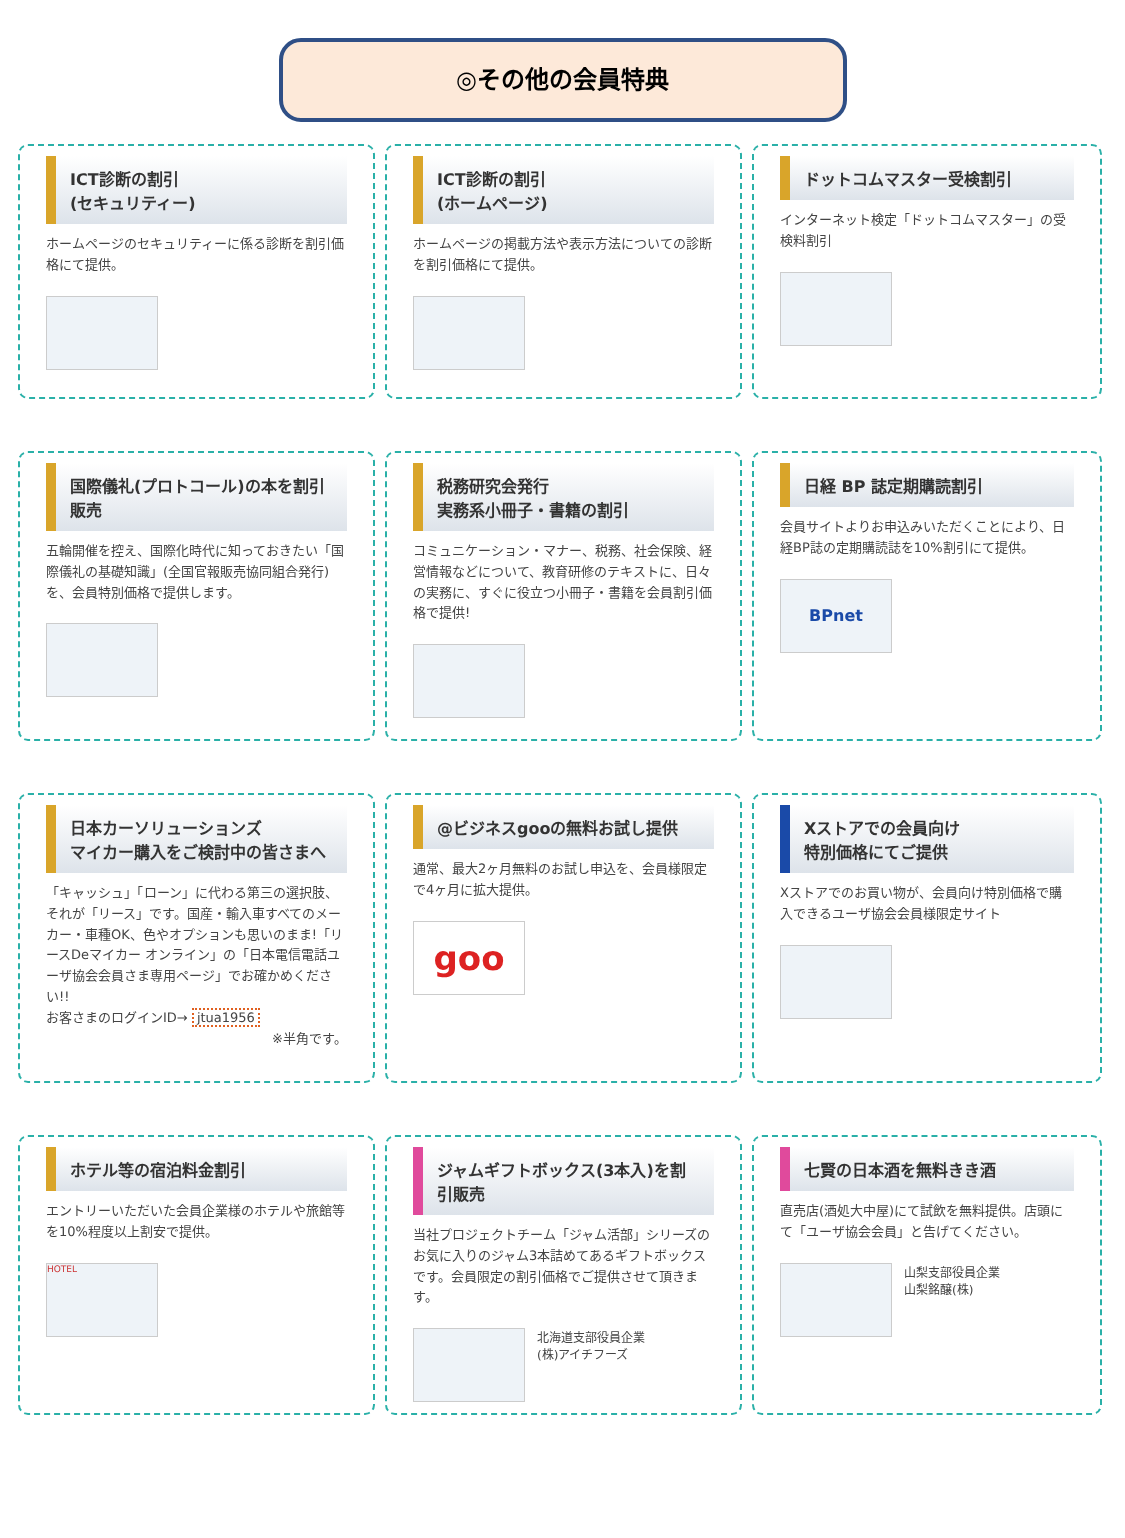◎その他の会員特典
ICT診断の割引
(セキュリティー)
ホームページのセキュリティーに係る診断を割引価格にて提供。
ICT診断の割引
(ホームページ)
ホームページの掲載方法や表示方法についての診断を割引価格にて提供。
ドットコムマスター受検割引
インターネット検定「ドットコムマスター」の受検料割引
国際儀礼(プロトコール)の本を割引販売
五輪開催を控え、国際化時代に知っておきたい「国際儀礼の基礎知識」(全国官報販売協同組合発行)を、会員特別価格で提供します。
税務研究会発行
実務系小冊子・書籍の割引
コミュニケーション・マナー、税務、社会保険、経営情報などについて、教育研修のテキストに、日々の実務に、すぐに役立つ小冊子・書籍を会員割引価格で提供!
日経 BP 誌定期購読割引
会員サイトよりお申込みいただくことにより、日経BP誌の定期購読誌を10%割引にて提供。
BPnet
日本カーソリューションズ
マイカー購入をご検討中の皆さまへ
「キャッシュ」「ローン」に代わる第三の選択肢、それが「リース」です。国産・輸入車すべてのメーカー・車種OK、色やオプションも思いのまま!「リースDeマイカー オンライン」の「日本電信電話ユーザ協会会員さま専用ページ」でお確かめください!!
お客さまのログインID→ jtua1956
※半角です。
@ビジネスgooの無料お試し提供
通常、最大2ヶ月無料のお試し申込を、会員様限定で4ヶ月に拡大提供。
goo
Xストアでの会員向け
特別価格にてご提供
Xストアでのお買い物が、会員向け特別価格で購入できるユーザ協会会員様限定サイト
ホテル等の宿泊料金割引
エントリーいただいた会員企業様のホテルや旅館等を10%程度以上割安で提供。
HOTEL
ジャムギフトボックス(3本入)を割引販売
当社プロジェクトチーム「ジャム活部」シリーズのお気に入りのジャム3本詰めてあるギフトボックスです。会員限定の割引価格でご提供させて頂きます。
北海道支部役員企業
(株)アイチフーズ
七賢の日本酒を無料きき酒
直売店(酒処大中屋)にて試飲を無料提供。店頭にて「ユーザ協会会員」と告げてください。
山梨支部役員企業
山梨銘醸(株)